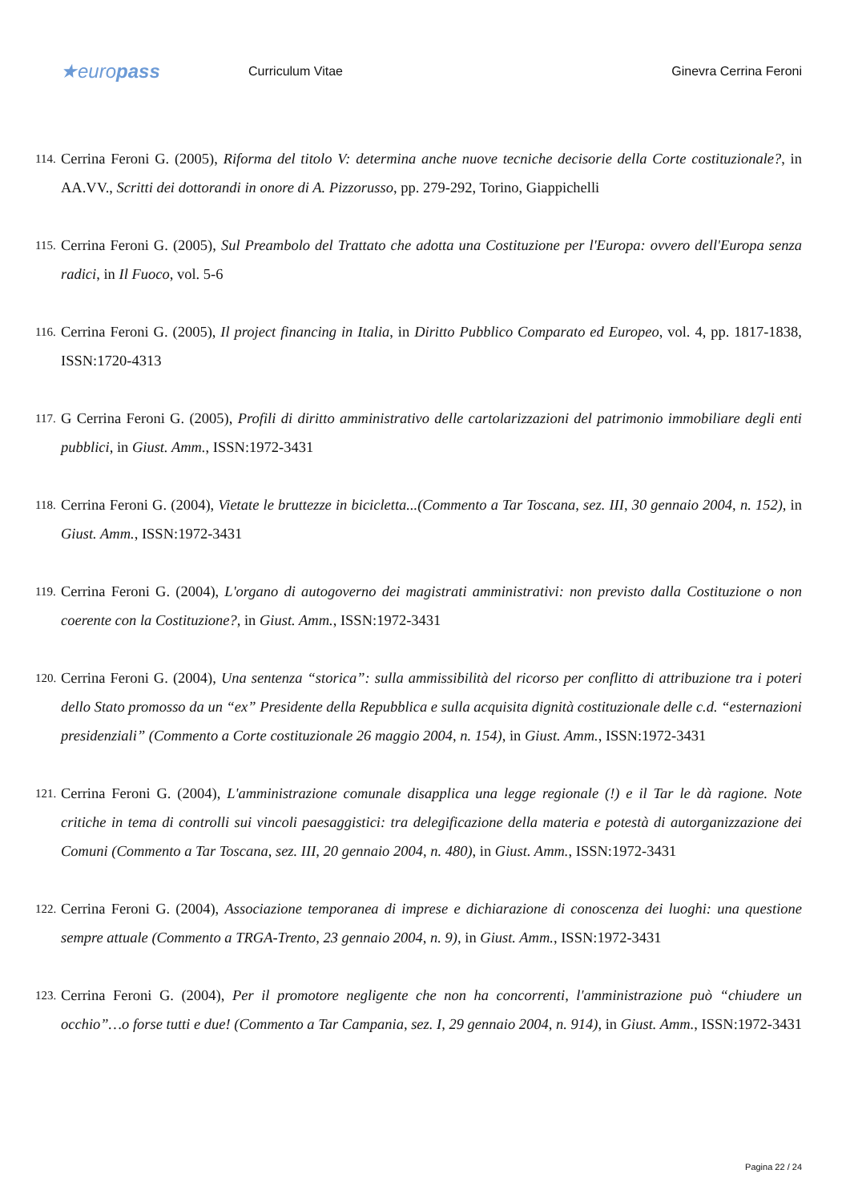★europass
Curriculum Vitae Ginevra Cerrina Feroni
114. Cerrina Feroni G. (2005), Riforma del titolo V: determina anche nuove tecniche decisorie della Corte costituzionale?, in AA.VV., Scritti dei dottorandi in onore di A. Pizzorusso, pp. 279-292, Torino, Giappichelli
115. Cerrina Feroni G. (2005), Sul Preambolo del Trattato che adotta una Costituzione per l'Europa: ovvero dell'Europa senza radici, in Il Fuoco, vol. 5-6
116. Cerrina Feroni G. (2005), Il project financing in Italia, in Diritto Pubblico Comparato ed Europeo, vol. 4, pp. 1817-1838, ISSN:1720-4313
117. G Cerrina Feroni G. (2005), Profili di diritto amministrativo delle cartolarizzazioni del patrimonio immobiliare degli enti pubblici, in Giust. Amm., ISSN:1972-3431
118. Cerrina Feroni G. (2004), Vietate le bruttezze in bicicletta...(Commento a Tar Toscana, sez. III, 30 gennaio 2004, n. 152), in Giust. Amm., ISSN:1972-3431
119. Cerrina Feroni G. (2004), L'organo di autogoverno dei magistrati amministrativi: non previsto dalla Costituzione o non coerente con la Costituzione?, in Giust. Amm., ISSN:1972-3431
120. Cerrina Feroni G. (2004), Una sentenza “storica”: sulla ammissibilità del ricorso per conflitto di attribuzione tra i poteri dello Stato promosso da un “ex” Presidente della Repubblica e sulla acquisita dignità costituzionale delle c.d. “esternazioni presidenziali” (Commento a Corte costituzionale 26 maggio 2004, n. 154), in Giust. Amm., ISSN:1972-3431
121. Cerrina Feroni G. (2004), L'amministrazione comunale disapplica una legge regionale (!) e il Tar le dà ragione. Note critiche in tema di controlli sui vincoli paesaggistici: tra delegificazione della materia e potestà di autorganizzazione dei Comuni (Commento a Tar Toscana, sez. III, 20 gennaio 2004, n. 480), in Giust. Amm., ISSN:1972-3431
122. Cerrina Feroni G. (2004), Associazione temporanea di imprese e dichiarazione di conoscenza dei luoghi: una questione sempre attuale (Commento a TRGA-Trento, 23 gennaio 2004, n. 9), in Giust. Amm., ISSN:1972-3431
123. Cerrina Feroni G. (2004), Per il promotore negligente che non ha concorrenti, l'amministrazione può “chiudere un occhio”…o forse tutti e due! (Commento a Tar Campania, sez. I, 29 gennaio 2004, n. 914), in Giust. Amm., ISSN:1972-3431
Pagina 22 / 24